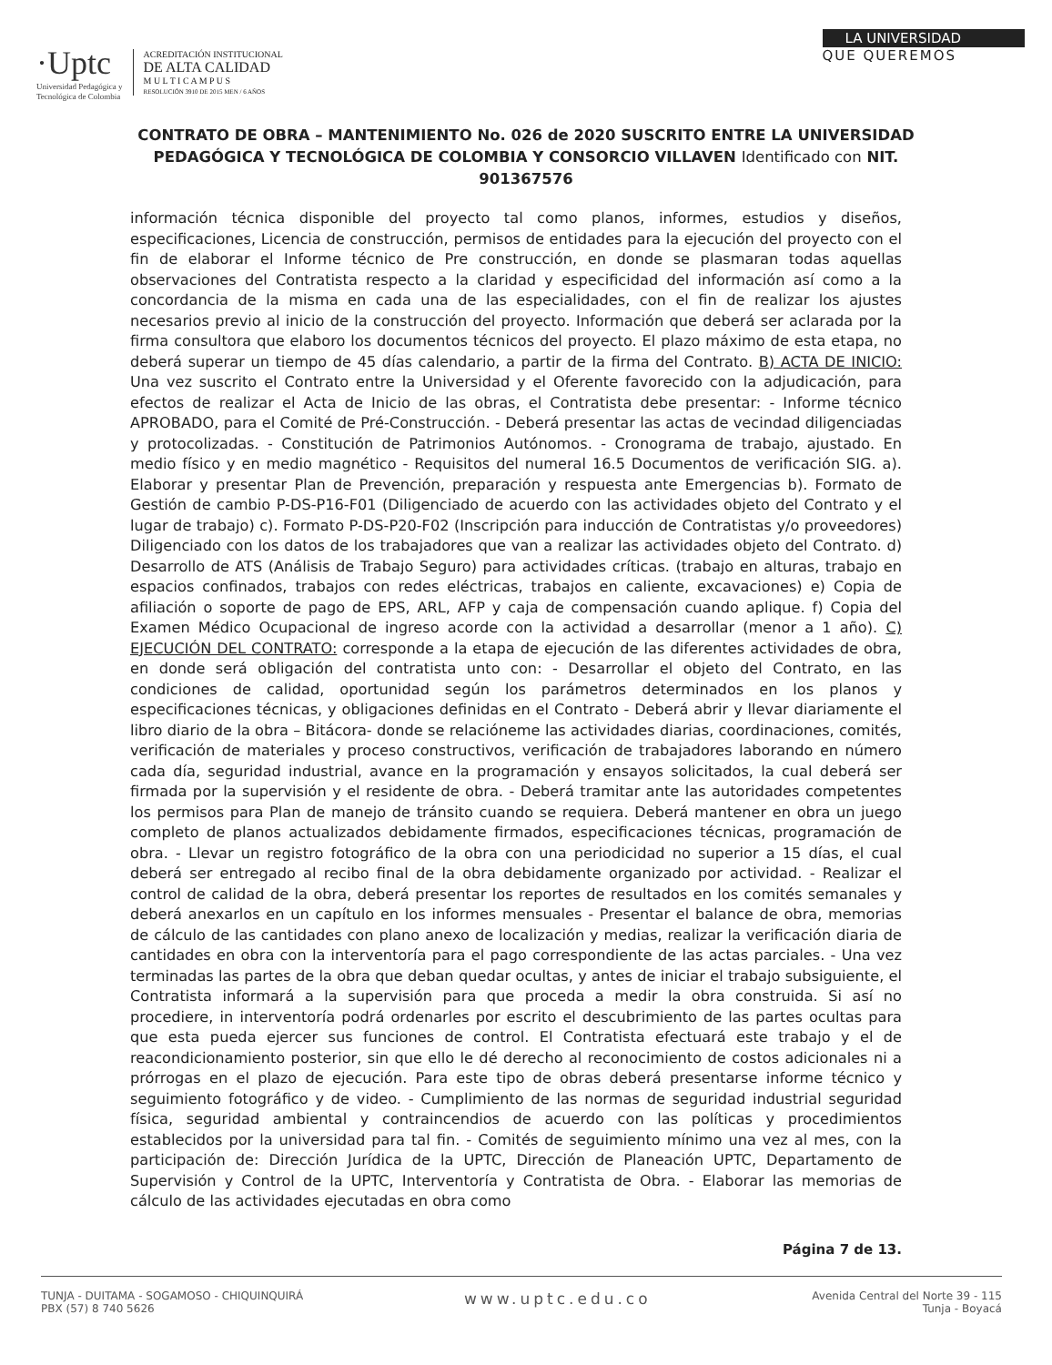·Uptc
Universidad Pedagógica y
Tecnológica de Colombia
ACREDITACIÓN INSTITUCIONAL
DE ALTA CALIDAD
M U L T I C A M P U S
RESOLUCIÓN 3910 DE 2015 MEN / 6 AÑOS
LA UNIVERSIDAD
QUE QUEREMOS
CONTRATO DE OBRA – MANTENIMIENTO No. 026 de 2020 SUSCRITO ENTRE LA UNIVERSIDAD PEDAGÓGICA Y TECNOLÓGICA DE COLOMBIA Y CONSORCIO VILLAVEN Identificado con NIT. 901367576
información técnica disponible del proyecto tal como planos, informes, estudios y diseños, especificaciones, Licencia de construcción, permisos de entidades para la ejecución del proyecto con el fin de elaborar el Informe técnico de Pre construcción, en donde se plasmaran todas aquellas observaciones del Contratista respecto a la claridad y especificidad del información así como a la concordancia de la misma en cada una de las especialidades, con el fin de realizar los ajustes necesarios previo al inicio de la construcción del proyecto. Información que deberá ser aclarada por la firma consultora que elaboro los documentos técnicos del proyecto. El plazo máximo de esta etapa, no deberá superar un tiempo de 45 días calendario, a partir de la firma del Contrato. B) ACTA DE INICIO: Una vez suscrito el Contrato entre la Universidad y el Oferente favorecido con la adjudicación, para efectos de realizar el Acta de Inicio de las obras, el Contratista debe presentar: - Informe técnico APROBADO, para el Comité de Pré-Construcción. - Deberá presentar las actas de vecindad diligenciadas y protocolizadas. - Constitución de Patrimonios Autónomos. - Cronograma de trabajo, ajustado. En medio físico y en medio magnético - Requisitos del numeral 16.5 Documentos de verificación SIG. a). Elaborar y presentar Plan de Prevención, preparación y respuesta ante Emergencias b). Formato de Gestión de cambio P-DS-P16-F01 (Diligenciado de acuerdo con las actividades objeto del Contrato y el lugar de trabajo) c). Formato P-DS-P20-F02 (Inscripción para inducción de Contratistas y/o proveedores) Diligenciado con los datos de los trabajadores que van a realizar las actividades objeto del Contrato. d) Desarrollo de ATS (Análisis de Trabajo Seguro) para actividades críticas. (trabajo en alturas, trabajo en espacios confinados, trabajos con redes eléctricas, trabajos en caliente, excavaciones) e) Copia de afiliación o soporte de pago de EPS, ARL, AFP y caja de compensación cuando aplique. f) Copia del Examen Médico Ocupacional de ingreso acorde con la actividad a desarrollar (menor a 1 año). C) EJECUCIÓN DEL CONTRATO: corresponde a la etapa de ejecución de las diferentes actividades de obra, en donde será obligación del contratista unto con: - Desarrollar el objeto del Contrato, en las condiciones de calidad, oportunidad según los parámetros determinados en los planos y especificaciones técnicas, y obligaciones definidas en el Contrato - Deberá abrir y llevar diariamente el libro diario de la obra – Bitácora- donde se relacióneme las actividades diarias, coordinaciones, comités, verificación de materiales y proceso constructivos, verificación de trabajadores laborando en número cada día, seguridad industrial, avance en la programación y ensayos solicitados, la cual deberá ser firmada por la supervisión y el residente de obra. - Deberá tramitar ante las autoridades competentes los permisos para Plan de manejo de tránsito cuando se requiera. Deberá mantener en obra un juego completo de planos actualizados debidamente firmados, especificaciones técnicas, programación de obra. - Llevar un registro fotográfico de la obra con una periodicidad no superior a 15 días, el cual deberá ser entregado al recibo final de la obra debidamente organizado por actividad. - Realizar el control de calidad de la obra, deberá presentar los reportes de resultados en los comités semanales y deberá anexarlos en un capítulo en los informes mensuales - Presentar el balance de obra, memorias de cálculo de las cantidades con plano anexo de localización y medias, realizar la verificación diaria de cantidades en obra con la interventoría para el pago correspondiente de las actas parciales. - Una vez terminadas las partes de la obra que deban quedar ocultas, y antes de iniciar el trabajo subsiguiente, el Contratista informará a la supervisión para que proceda a medir la obra construida. Si así no procediere, in interventoría podrá ordenarles por escrito el descubrimiento de las partes ocultas para que esta pueda ejercer sus funciones de control. El Contratista efectuará este trabajo y el de reacondicionamiento posterior, sin que ello le dé derecho al reconocimiento de costos adicionales ni a prórrogas en el plazo de ejecución. Para este tipo de obras deberá presentarse informe técnico y seguimiento fotográfico y de video. - Cumplimiento de las normas de seguridad industrial seguridad física, seguridad ambiental y contraincendios de acuerdo con las políticas y procedimientos establecidos por la universidad para tal fin. - Comités de seguimiento mínimo una vez al mes, con la participación de: Dirección Jurídica de la UPTC, Dirección de Planeación UPTC, Departamento de Supervisión y Control de la UPTC, Interventoría y Contratista de Obra. - Elaborar las memorias de cálculo de las actividades ejecutadas en obra como
Página 7 de 13.
TUNJA - DUITAMA - SOGAMOSO - CHIQUINQUIRÁ
PBX (57) 8 740 5626
www.uptc.edu.co
Avenida Central del Norte 39 - 115
Tunja - Boyacá